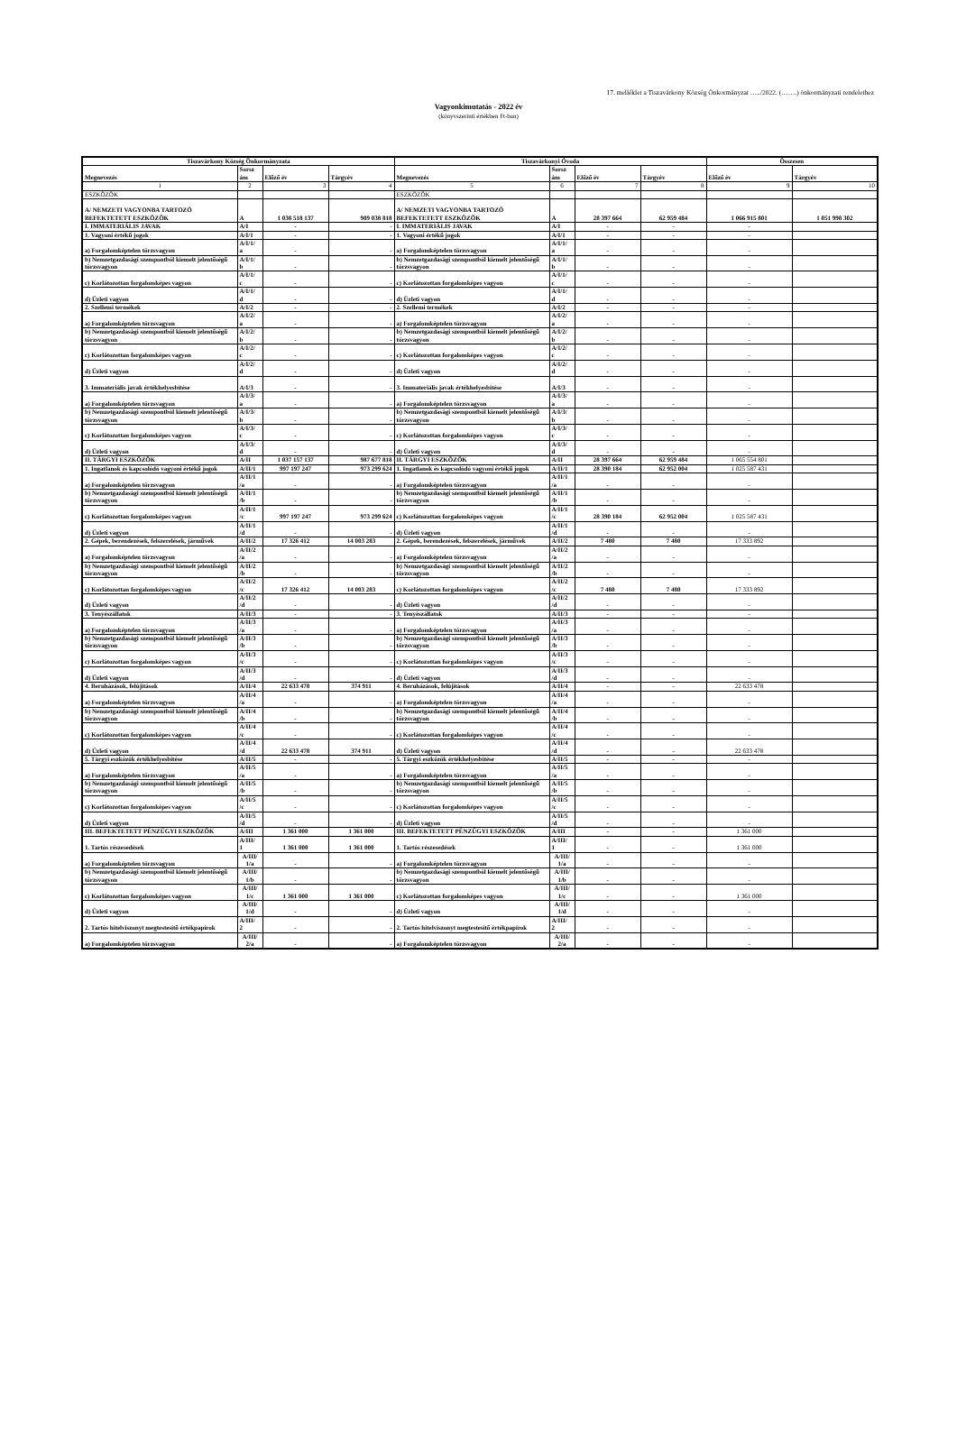17. melléklet a Tiszavárkony Község Önkormányzat …../2022. (…….) önkormányzati rendelethez
Vagyonkimutatás - 2022 év
(könyvszerinti értékben Ft-ban)
| Tiszavárkony Község Önkormányzata | | | | Tiszavárkonyi Óvoda | | | | Összesen | |
| --- | --- | --- | --- | --- | --- | --- | --- | --- | --- |
| Megnevezés | Sorsz ám | Előző év | Tárgyév | Megnevezés | Sorsz ám | Előző év | Tárgyév | Előző év | Tárgyév |
| 1 | 2 | 3 | 4 | 5 | 6 | 7 | 8 | 9 | 10 |
| ESZKÖZÖK | | | | ESZKÖZÖK | | | | | |
| A/ NEMZETI VAGYONBA TARTOZÓ BEFEKTETETT ESZKÖZÖK | A | 1 038 518 137 | 989 038 818 | A/ NEMZETI VAGYONBA TARTOZÓ BEFEKTETETT ESZKÖZÖK | A | 28 397 664 | 62 959 484 | 1 066 915 801 | 1 051 998 302 |
| I. IMMATERIÁLIS JAVAK | A/I | - | - | I. IMMATERIÁLIS JAVAK | A/I | - | - | - | |
| 1. Vagyoni értékű jogok | A/I/1 | - | - | 1. Vagyoni értékű jogok | A/I/1 | - | - | - | |
| a) Forgalomképtelen törzsvagyon | A/I/1/ a | - | - | a) Forgalomképtelen törzsvagyon | A/I/1/ a | - | - | - | |
| b) Nemzetgazdasági szempontból kiemelt jelentőségű törzsvagyon | A/I/1/ b | - | - | b) Nemzetgazdasági szempontból kiemelt jelentőségű törzsvagyon | A/I/1/ b | - | - | - | |
| c) Korlátozottan forgalomképes vagyon | A/I/1/ c | - | - | c) Korlátozottan forgalomképes vagyon | A/I/1/ c | - | - | - | |
| d) Üzleti vagyon | A/I/1/ d | - | - | d) Üzleti vagyon | A/I/1/ d | - | - | - | |
| 2. Szellemi termékek | A/I/2 | - | - | 2. Szellemi termékek | A/I/2 | - | - | - | |
| a) Forgalomképtelen törzsvagyon | A/I/2/ a | - | - | a) Forgalomképtelen törzsvagyon | A/I/2/ a | - | - | - | |
| b) Nemzetgazdasági szempontból kiemelt jelentőségű törzsvagyon | A/I/2/ b | - | - | b) Nemzetgazdasági szempontból kiemelt jelentőségű törzsvagyon | A/I/2/ b | - | - | - | |
| c) Korlátozottan forgalomképes vagyon | A/I/2/ c | - | - | c) Korlátozottan forgalomképes vagyon | A/I/2/ c | - | - | - | |
| d) Üzleti vagyon | A/I/2/ d | - | - | d) Üzleti vagyon | A/I/2/ d | - | - | - | |
| 3. Immateriális javak értékhelyesbítése | A/I/3 | - | - | 3. Immateriális javak értékhelyesbítése | A/I/3 | - | - | - | |
| a) Forgalomképtelen törzsvagyon | A/I/3/ a | - | - | a) Forgalomképtelen törzsvagyon | A/I/3/ a | - | - | - | |
| b) Nemzetgazdasági szempontból kiemelt jelentőségű törzsvagyon | A/I/3/ b | - | - | b) Nemzetgazdasági szempontból kiemelt jelentőségű törzsvagyon | A/I/3/ b | - | - | - | |
| c) Korlátozottan forgalomképes vagyon | A/I/3/ c | - | - | c) Korlátozottan forgalomképes vagyon | A/I/3/ c | - | - | - | |
| d) Üzleti vagyon | A/I/3/ d | - | - | d) Üzleti vagyon | A/I/3/ d | - | - | - | |
| II. TÁRGYI ESZKÖZÖK | A/II | 1 037 157 137 | 987 677 818 | II. TÁRGYI ESZKÖZÖK | A/II | 28 397 664 | 62 959 484 | 1 065 554 801 | |
| 1. Ingatlanok és kapcsolódó vagyoni értékű jogok | A/II/1 | 997 197 247 | 973 299 624 | 1. Ingatlanok és kapcsolódó vagyoni értékű jogok | A/II/1 | 28 390 184 | 62 952 004 | 1 025 587 431 | |
| a) Forgalomképtelen törzsvagyon | A/II/1 /a | - | - | a) Forgalomképtelen törzsvagyon | A/II/1 /a | - | - | - | |
| b) Nemzetgazdasági szempontból kiemelt jelentőségű törzsvagyon | A/II/1 /b | - | - | b) Nemzetgazdasági szempontból kiemelt jelentőségű törzsvagyon | A/II/1 /b | - | - | - | |
| c) Korlátozottan forgalomképes vagyon | A/II/1 /c | 997 197 247 | 973 299 624 | c) Korlátozottan forgalomképes vagyon | A/II/1 /c | 28 390 184 | 62 952 004 | 1 025 587 431 | |
| d) Üzleti vagyon | A/II/1 /d | - | - | d) Üzleti vagyon | A/II/1 /d | - | - | - | |
| 2. Gépek, berendezések, felszerelések, járművek | A/II/2 | 17 326 412 | 14 003 283 | 2. Gépek, berendezések, felszerelések, járművek | A/II/2 | 7 480 | 7 480 | 17 333 892 | |
| a) Forgalomképtelen törzsvagyon | A/II/2 /a | - | - | a) Forgalomképtelen törzsvagyon | A/II/2 /a | - | - | - | |
| b) Nemzetgazdasági szempontból kiemelt jelentőségű törzsvagyon | A/II/2 /b | - | - | b) Nemzetgazdasági szempontból kiemelt jelentőségű törzsvagyon | A/II/2 /b | - | - | - | |
| c) Korlátozottan forgalomképes vagyon | A/II/2 /c | 17 326 412 | 14 003 283 | c) Korlátozottan forgalomképes vagyon | A/II/2 /c | 7 480 | 7 480 | 17 333 892 | |
| d) Üzleti vagyon | A/II/2 /d | - | - | d) Üzleti vagyon | A/II/2 /d | - | - | - | |
| 3. Tenyészállatok | A/II/3 | - | - | 3. Tenyészállatok | A/II/3 | - | - | - | |
| a) Forgalomképtelen törzsvagyon | A/II/3 /a | - | - | a) Forgalomképtelen törzsvagyon | A/II/3 /a | - | - | - | |
| b) Nemzetgazdasági szempontból kiemelt jelentőségű törzsvagyon | A/II/3 /b | - | - | b) Nemzetgazdasági szempontból kiemelt jelentőségű törzsvagyon | A/II/3 /b | - | - | - | |
| c) Korlátozottan forgalomképes vagyon | A/II/3 /c | - | - | c) Korlátozottan forgalomképes vagyon | A/II/3 /c | - | - | - | |
| d) Üzleti vagyon | A/II/3 /d | - | - | d) Üzleti vagyon | A/II/3 /d | - | - | - | |
| 4. Beruházások, felújítások | A/II/4 | 22 633 478 | 374 911 | 4. Beruházások, felújítások | A/II/4 | - | - | 22 633 478 | |
| a) Forgalomképtelen törzsvagyon | A/II/4 /a | - | - | a) Forgalomképtelen törzsvagyon | A/II/4 /a | - | - | - | |
| b) Nemzetgazdasági szempontból kiemelt jelentőségű törzsvagyon | A/II/4 /b | - | - | b) Nemzetgazdasági szempontból kiemelt jelentőségű törzsvagyon | A/II/4 /b | - | - | - | |
| c) Korlátozottan forgalomképes vagyon | A/II/4 /c | - | - | c) Korlátozottan forgalomképes vagyon | A/II/4 /c | - | - | - | |
| d) Üzleti vagyon | A/II/4 /d | 22 633 478 | 374 911 | d) Üzleti vagyon | A/II/4 /d | - | - | 22 633 478 | |
| 5. Tárgyi eszközök értékhelyesbítése | A/II/5 | - | - | 5. Tárgyi eszközök értékhelyesbítése | A/II/5 | - | - | - | |
| a) Forgalomképtelen törzsvagyon | A/II/5 /a | - | - | a) Forgalomképtelen törzsvagyon | A/II/5 /a | - | - | - | |
| b) Nemzetgazdasági szempontból kiemelt jelentőségű törzsvagyon | A/II/5 /b | - | - | b) Nemzetgazdasági szempontból kiemelt jelentőségű törzsvagyon | A/II/5 /b | - | - | - | |
| c) Korlátozottan forgalomképes vagyon | A/II/5 /c | - | - | c) Korlátozottan forgalomképes vagyon | A/II/5 /c | - | - | - | |
| d) Üzleti vagyon | A/II/5 /d | - | - | d) Üzleti vagyon | A/II/5 /d | - | - | - | |
| III. BEFEKTETETT PÉNZÜGYI ESZKÖZÖK | A/III | 1 361 000 | 1 361 000 | III. BEFEKTETETT PÉNZÜGYI ESZKÖZÖK | A/III | - | - | 1 361 000 | |
| 1. Tartós részesedések | A/III/ 1 | 1 361 000 | 1 361 000 | 1. Tartós részesedések | A/III/ 1 | - | - | 1 361 000 | |
| a) Forgalomképtelen törzsvagyon | A/III/ 1/a | - | - | a) Forgalomképtelen törzsvagyon | A/III/ 1/a | - | - | - | |
| b) Nemzetgazdasági szempontból kiemelt jelentőségű törzsvagyon | A/III/ 1/b | - | - | b) Nemzetgazdasági szempontból kiemelt jelentőségű törzsvagyon | A/III/ 1/b | - | - | - | |
| c) Korlátozottan forgalomképes vagyon | A/III/ 1/c | 1 361 000 | 1 361 000 | c) Korlátozottan forgalomképes vagyon | A/III/ 1/c | - | - | 1 361 000 | |
| d) Üzleti vagyon | A/III/ 1/d | - | - | d) Üzleti vagyon | A/III/ 1/d | - | - | - | |
| 2. Tartós hitelviszonyt megtestesítő értékpapírok | A/III/ 2 | - | - | 2. Tartós hitelviszonyt megtestesítő értékpapírok | A/III/ 2 | - | - | - | |
| a) Forgalomképtelen törzsvagyon | A/III/ 2/a | - | - | a) Forgalomképtelen törzsvagyon | A/III/ 2/a | - | - | - | |